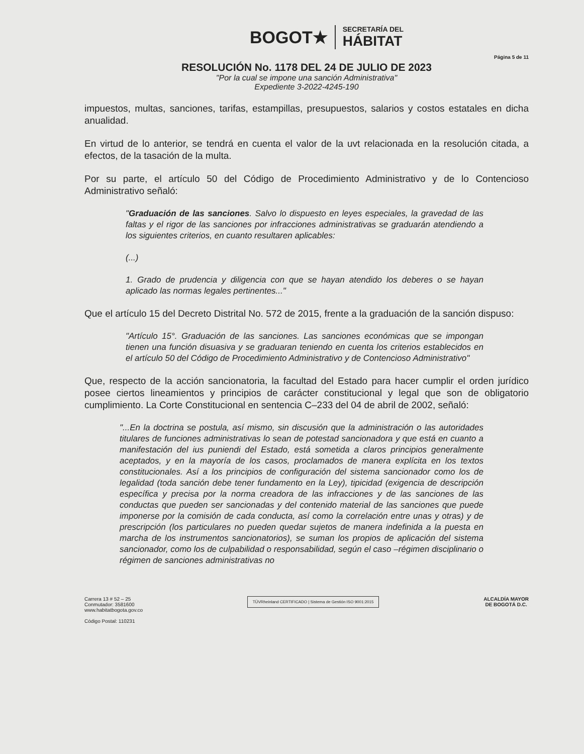BOGOT★
SECRETARÍA DEL
HÁBITAT
Página 5 de 11
RESOLUCIÓN No. 1178 DEL 24 DE JULIO DE 2023
"Por la cual se impone una sanción Administrativa"
Expediente 3-2022-4245-190
impuestos, multas, sanciones, tarifas, estampillas, presupuestos, salarios y costos estatales en dicha anualidad.
En virtud de lo anterior, se tendrá en cuenta el valor de la uvt relacionada en la resolución citada, a efectos, de la tasación de la multa.
Por su parte, el artículo 50 del Código de Procedimiento Administrativo y de lo Contencioso Administrativo señaló:
"Graduación de las sanciones. Salvo lo dispuesto en leyes especiales, la gravedad de las faltas y el rigor de las sanciones por infracciones administrativas se graduarán atendiendo a los siguientes criterios, en cuanto resultaren aplicables:
(...)
1. Grado de prudencia y diligencia con que se hayan atendido los deberes o se hayan aplicado las normas legales pertinentes..."
Que el artículo 15 del Decreto Distrital No. 572 de 2015, frente a la graduación de la sanción dispuso:
"Artículo 15°. Graduación de las sanciones. Las sanciones económicas que se impongan tienen una función disuasiva y se graduaran teniendo en cuenta los criterios establecidos en el artículo 50 del Código de Procedimiento Administrativo y de Contencioso Administrativo"
Que, respecto de la acción sancionatoria, la facultad del Estado para hacer cumplir el orden jurídico posee ciertos lineamientos y principios de carácter constitucional y legal que son de obligatorio cumplimiento. La Corte Constitucional en sentencia C–233 del 04 de abril de 2002, señaló:
"...En la doctrina se postula, así mismo, sin discusión que la administración o las autoridades titulares de funciones administrativas lo sean de potestad sancionadora y que está en cuanto a manifestación del ius puniendi del Estado, está sometida a claros principios generalmente aceptados, y en la mayoría de los casos, proclamados de manera explícita en los textos constitucionales. Así a los principios de configuración del sistema sancionador como los de legalidad (toda sanción debe tener fundamento en la Ley), tipicidad (exigencia de descripción específica y precisa por la norma creadora de las infracciones y de las sanciones de las conductas que pueden ser sancionadas y del contenido material de las sanciones que puede imponerse por la comisión de cada conducta, así como la correlación entre unas y otras) y de prescripción (los particulares no pueden quedar sujetos de manera indefinida a la puesta en marcha de los instrumentos sancionatorios), se suman los propios de aplicación del sistema sancionador, como los de culpabilidad o responsabilidad, según el caso –régimen disciplinario o régimen de sanciones administrativas no
Carrera 13 # 52 – 25
Conmutador: 3581600
www.habitatbogota.gov.co
Código Postal: 110231
TÜVRheinland CERTIFICADO | Sistema de Gestión ISO 9001:2015
ALCALDÍA MAYOR
DE BOGOTÁ D.C.